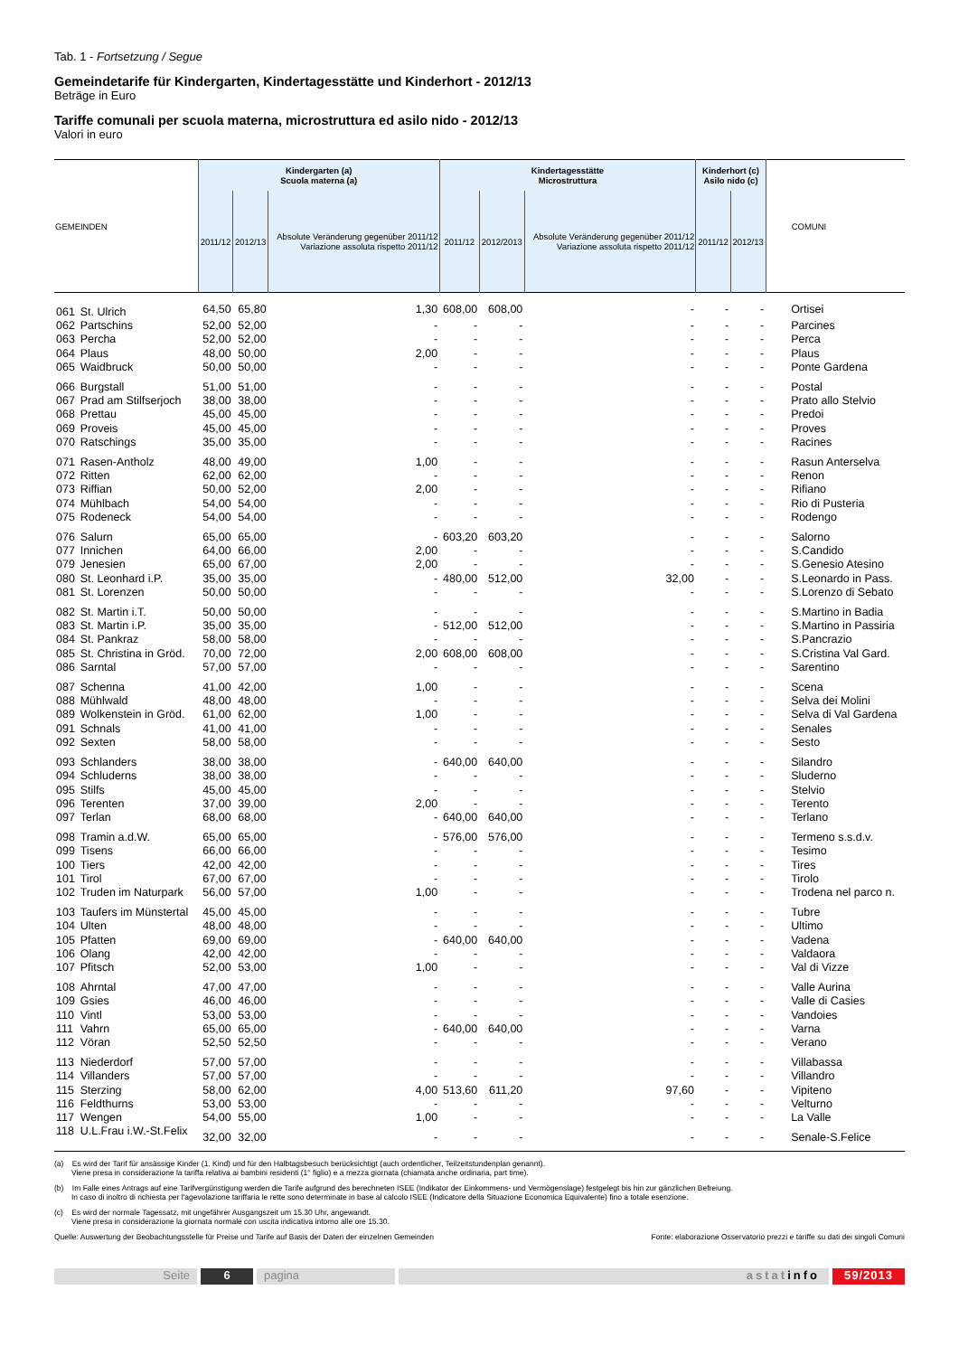Tab. 1 - Fortsetzung / Segue
Gemeindetarife für Kindergarten, Kindertagesstätte und Kinderhort - 2012/13
Beträge in Euro
Tariffe comunali per scuola materna, microstruttura ed asilo nido - 2012/13
Valori in euro
| GEMEINDEN | | Kindergarten (a) Scuola materna (a) | | | Kindertagesstätte Microstruttura | | | Kinderhort (c) Asilo nido (c) | | COMUNI |
| --- | --- | --- | --- | --- | --- | --- | --- | --- | --- | --- |
| | | 2011/12 | 2012/13 | Absolute Veränderung gegenüber 2011/12 Variazione assoluta rispetto 2011/12 | 2011/12 | 2012/2013 | Absolute Veränderung gegenüber 2011/12 Variazione assoluta rispetto 2011/12 | 2011/12 | 2012/13 | |
| 061 | St. Ulrich | 64,50 | 65,80 | 1,30 | 608,00 | 608,00 | - | - | - | Ortisei |
| 062 | Partschins | 52,00 | 52,00 | - | - | - | - | - | - | Parcines |
| 063 | Percha | 52,00 | 52,00 | - | - | - | - | - | - | Perca |
| 064 | Plaus | 48,00 | 50,00 | 2,00 | - | - | - | - | - | Plaus |
| 065 | Waidbruck | 50,00 | 50,00 | - | - | - | - | - | - | Ponte Gardena |
| 066 | Burgstall | 51,00 | 51,00 | - | - | - | - | - | - | Postal |
| 067 | Prad am Stilfserjoch | 38,00 | 38,00 | - | - | - | - | - | - | Prato allo Stelvio |
| 068 | Prettau | 45,00 | 45,00 | - | - | - | - | - | - | Predoi |
| 069 | Proveis | 45,00 | 45,00 | - | - | - | - | - | - | Proves |
| 070 | Ratschings | 35,00 | 35,00 | - | - | - | - | - | - | Racines |
| 071 | Rasen-Antholz | 48,00 | 49,00 | 1,00 | - | - | - | - | - | Rasun Anterselva |
| 072 | Ritten | 62,00 | 62,00 | - | - | - | - | - | - | Renon |
| 073 | Riffian | 50,00 | 52,00 | 2,00 | - | - | - | - | - | Rifiano |
| 074 | Mühlbach | 54,00 | 54,00 | - | - | - | - | - | - | Rio di Pusteria |
| 075 | Rodeneck | 54,00 | 54,00 | - | - | - | - | - | - | Rodengo |
| 076 | Salurn | 65,00 | 65,00 | - | 603,20 | 603,20 | - | - | - | Salorno |
| 077 | Innichen | 64,00 | 66,00 | 2,00 | - | - | - | - | - | S.Candido |
| 079 | Jenesien | 65,00 | 67,00 | 2,00 | - | - | - | - | - | S.Genesio Atesino |
| 080 | St. Leonhard i.P. | 35,00 | 35,00 | - | 480,00 | 512,00 | 32,00 | - | - | S.Leonardo in Pass. |
| 081 | St. Lorenzen | 50,00 | 50,00 | - | - | - | - | - | - | S.Lorenzo di Sebato |
| 082 | St. Martin i.T. | 50,00 | 50,00 | - | - | - | - | - | - | S.Martino in Badia |
| 083 | St. Martin i.P. | 35,00 | 35,00 | - | 512,00 | 512,00 | - | - | - | S.Martino in Passiria |
| 084 | St. Pankraz | 58,00 | 58,00 | - | - | - | - | - | - | S.Pancrazio |
| 085 | St. Christina in Gröd. | 70,00 | 72,00 | 2,00 | 608,00 | 608,00 | - | - | - | S.Cristina Val Gard. |
| 086 | Sarntal | 57,00 | 57,00 | - | - | - | - | - | - | Sarentino |
| 087 | Schenna | 41,00 | 42,00 | 1,00 | - | - | - | - | - | Scena |
| 088 | Mühlwald | 48,00 | 48,00 | - | - | - | - | - | - | Selva dei Molini |
| 089 | Wolkenstein in Gröd. | 61,00 | 62,00 | 1,00 | - | - | - | - | - | Selva di Val Gardena |
| 091 | Schnals | 41,00 | 41,00 | - | - | - | - | - | - | Senales |
| 092 | Sexten | 58,00 | 58,00 | - | - | - | - | - | - | Sesto |
| 093 | Schlanders | 38,00 | 38,00 | - | 640,00 | 640,00 | - | - | - | Silandro |
| 094 | Schluderns | 38,00 | 38,00 | - | - | - | - | - | - | Sluderno |
| 095 | Stilfs | 45,00 | 45,00 | - | - | - | - | - | - | Stelvio |
| 096 | Terenten | 37,00 | 39,00 | 2,00 | - | - | - | - | - | Terento |
| 097 | Terlan | 68,00 | 68,00 | - | 640,00 | 640,00 | - | - | - | Terlano |
| 098 | Tramin a.d.W. | 65,00 | 65,00 | - | 576,00 | 576,00 | - | - | - | Termeno s.s.d.v. |
| 099 | Tisens | 66,00 | 66,00 | - | - | - | - | - | - | Tesimo |
| 100 | Tiers | 42,00 | 42,00 | - | - | - | - | - | - | Tires |
| 101 | Tirol | 67,00 | 67,00 | - | - | - | - | - | - | Tirolo |
| 102 | Truden im Naturpark | 56,00 | 57,00 | 1,00 | - | - | - | - | - | Trodena nel parco n. |
| 103 | Taufers im Münstertal | 45,00 | 45,00 | - | - | - | - | - | - | Tubre |
| 104 | Ulten | 48,00 | 48,00 | - | - | - | - | - | - | Ultimo |
| 105 | Pfatten | 69,00 | 69,00 | - | 640,00 | 640,00 | - | - | - | Vadena |
| 106 | Olang | 42,00 | 42,00 | - | - | - | - | - | - | Valdaora |
| 107 | Pfitsch | 52,00 | 53,00 | 1,00 | - | - | - | - | - | Val di Vizze |
| 108 | Ahrntal | 47,00 | 47,00 | - | - | - | - | - | - | Valle Aurina |
| 109 | Gsies | 46,00 | 46,00 | - | - | - | - | - | - | Valle di Casies |
| 110 | Vintl | 53,00 | 53,00 | - | - | - | - | - | - | Vandoies |
| 111 | Vahrn | 65,00 | 65,00 | - | 640,00 | 640,00 | - | - | - | Varna |
| 112 | Vöran | 52,50 | 52,50 | - | - | - | - | - | - | Verano |
| 113 | Niederdorf | 57,00 | 57,00 | - | - | - | - | - | - | Villabassa |
| 114 | Villanders | 57,00 | 57,00 | - | - | - | - | - | - | Villandro |
| 115 | Sterzing | 58,00 | 62,00 | 4,00 | 513,60 | 611,20 | 97,60 | - | - | Vipiteno |
| 116 | Feldthurns | 53,00 | 53,00 | - | - | - | - | - | - | Velturno |
| 117 | Wengen | 54,00 | 55,00 | 1,00 | - | - | - | - | - | La Valle |
| 118 | U.L.Frau i.W.-St.Felix | 32,00 | 32,00 | - | - | - | - | - | - | Senale-S.Felice |
(a) Es wird der Tarif für ansässige Kinder (1. Kind) und für den Halbtagsbesuch berücksichtigt (auch ordentlicher, Teilzeitstundenplan genannt).
Viene presa in considerazione la tariffa relativa ai bambini residenti (1° figlio) e a mezza giornata (chiamata anche ordinaria, part time).
(b) Im Falle eines Antrags auf eine Tarifvergünstigung werden die Tarife aufgrund des berechneten ISEE (Indikator der Einkommens- und Vermögenslage) festgelegt bis hin zur gänzlichen Befreiung.
In caso di inoltro di richiesta per l'agevolazione tariffaria le rette sono determinate in base al calcolo ISEE (Indicatore della Situazione Economica Equivalente) fino a totale esenzione.
(c) Es wird der normale Tagessatz, mit ungefährer Ausgangszeit um 15.30 Uhr, angewandt.
Viene presa in considerazione la giornata normale con uscita indicativa intorno alle ore 15.30.
Quelle: Auswertung der Beobachtungsstelle für Preise und Tarife auf Basis der Daten der einzelnen Gemeinden Fonte: elaborazione Osservatorio prezzi e tariffe su dati dei singoli Comuni
Seite 6 pagina astatinfo 59/2013